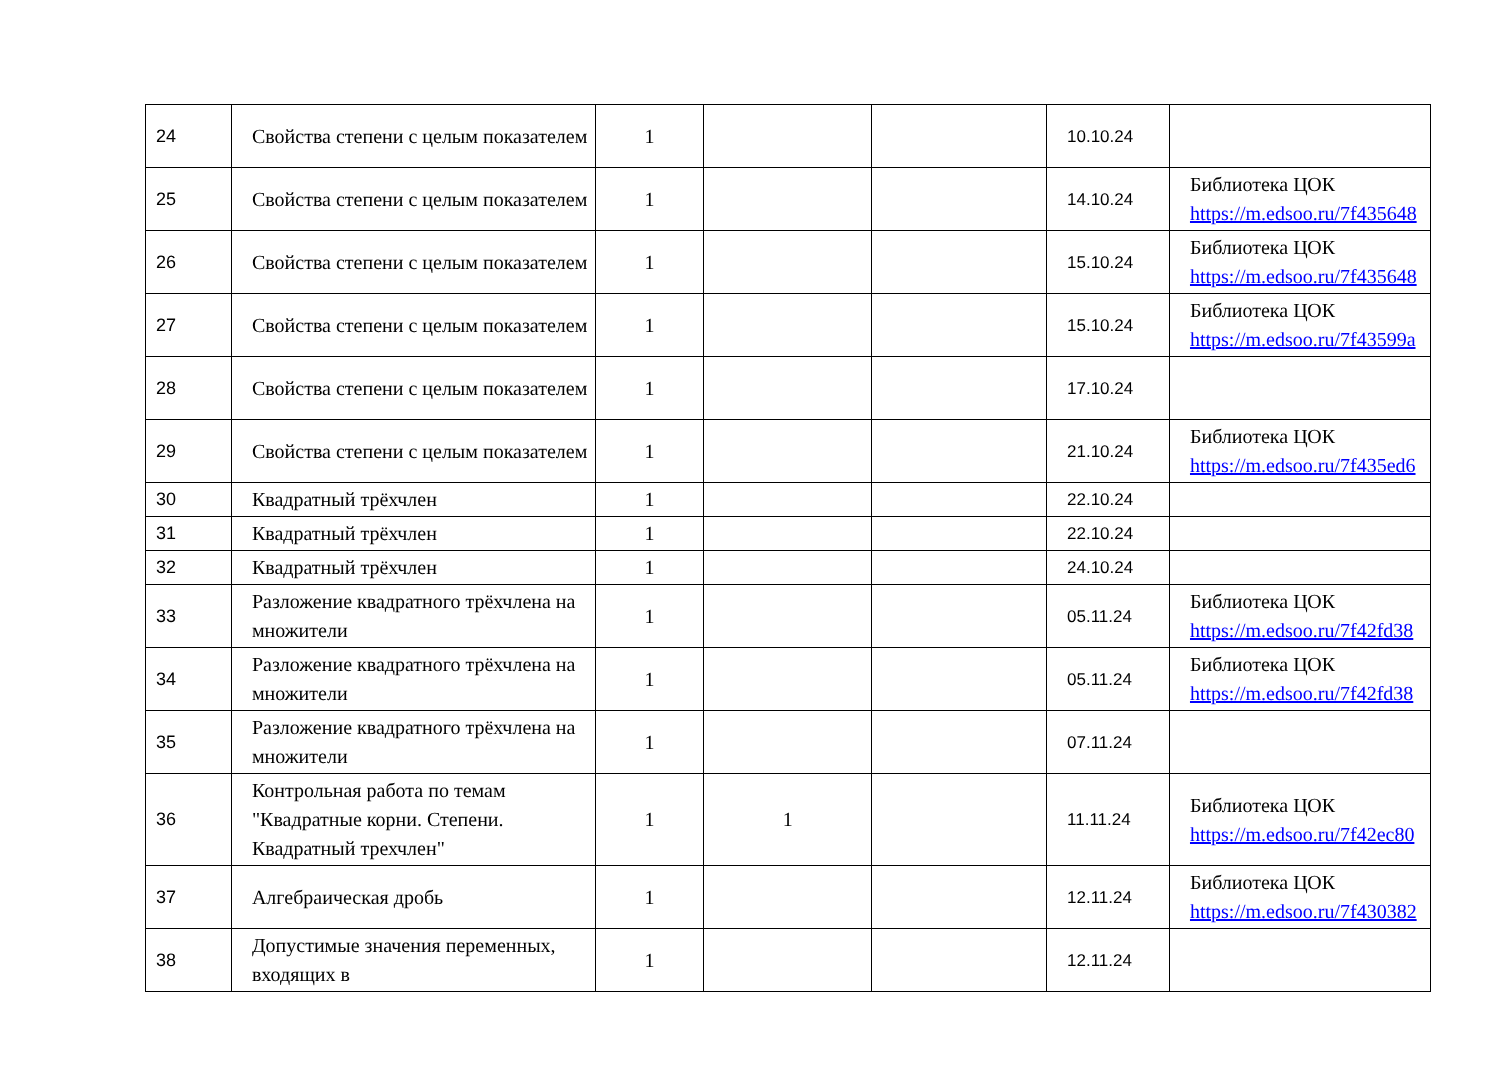| 24 | Свойства степени с целым показателем | 1 | | | 10.10.24 | |
| 25 | Свойства степени с целым показателем | 1 | | | 14.10.24 | Библиотека ЦОК https://m.edsoo.ru/7f435648 |
| 26 | Свойства степени с целым показателем | 1 | | | 15.10.24 | Библиотека ЦОК https://m.edsoo.ru/7f435648 |
| 27 | Свойства степени с целым показателем | 1 | | | 15.10.24 | Библиотека ЦОК https://m.edsoo.ru/7f43599a |
| 28 | Свойства степени с целым показателем | 1 | | | 17.10.24 | |
| 29 | Свойства степени с целым показателем | 1 | | | 21.10.24 | Библиотека ЦОК https://m.edsoo.ru/7f435ed6 |
| 30 | Квадратный трёхчлен | 1 | | | 22.10.24 | |
| 31 | Квадратный трёхчлен | 1 | | | 22.10.24 | |
| 32 | Квадратный трёхчлен | 1 | | | 24.10.24 | |
| 33 | Разложение квадратного трёхчлена на множители | 1 | | | 05.11.24 | Библиотека ЦОК https://m.edsoo.ru/7f42fd38 |
| 34 | Разложение квадратного трёхчлена на множители | 1 | | | 05.11.24 | Библиотека ЦОК https://m.edsoo.ru/7f42fd38 |
| 35 | Разложение квадратного трёхчлена на множители | 1 | | | 07.11.24 | |
| 36 | Контрольная работа по темам "Квадратные корни. Степени. Квадратный трехчлен" | 1 | 1 | | 11.11.24 | Библиотека ЦОК https://m.edsoo.ru/7f42ec80 |
| 37 | Алгебраическая дробь | 1 | | | 12.11.24 | Библиотека ЦОК https://m.edsoo.ru/7f430382 |
| 38 | Допустимые значения переменных, входящих в | 1 | | | 12.11.24 | |